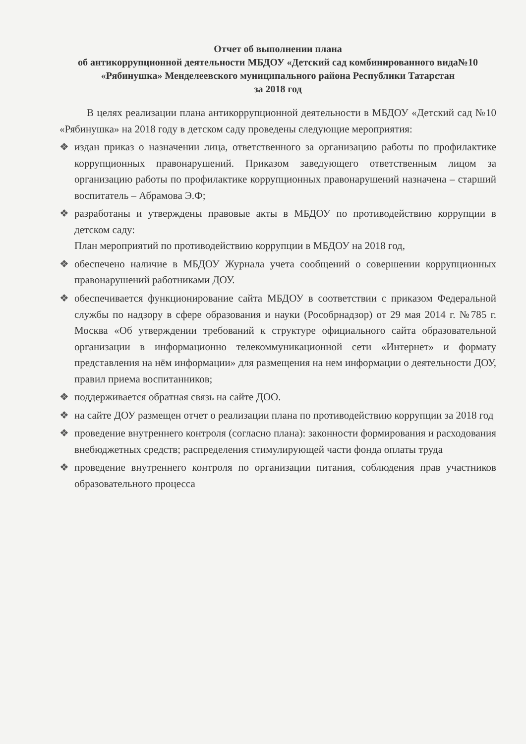Отчет об выполнении плана
об антикоррупционной деятельности МБДОУ «Детский сад комбинированного вида№10 «Рябинушка» Менделеевского муниципального района Республики Татарстан
за 2018 год
В целях реализации плана антикоррупционной деятельности в МБДОУ «Детский сад №10 «Рябинушка» на 2018 году в детском саду проведены следующие мероприятия:
❖ издан приказ о назначении лица, ответственного за организацию работы по профилактике коррупционных правонарушений. Приказом заведующего ответственным лицом за организацию работы по профилактике коррупционных правонарушений назначена – старший воспитатель – Абрамова Э.Ф;
❖ разработаны и утверждены правовые акты в МБДОУ по противодействию коррупции в детском саду:
План мероприятий по противодействию коррупции в МБДОУ на 2018 год,
❖ обеспечено наличие в МБДОУ Журнала учета сообщений о совершении коррупционных правонарушений работниками ДОУ.
❖ обеспечивается функционирование сайта МБДОУ в соответствии с приказом Федеральной службы по надзору в сфере образования и науки (Рособрнадзор) от 29 мая 2014 г. №785 г. Москва «Об утверждении требований к структуре официального сайта образовательной организации в информационно телекоммуникационной сети «Интернет» и формату представления на нём информации» для размещения на нем информации о деятельности ДОУ, правил приема воспитанников;
❖ поддерживается обратная связь на сайте ДОО.
❖ на сайте ДОУ размещен отчет о реализации плана по противодействию коррупции за 2018 год
❖ проведение внутреннего контроля (согласно плана): законности формирования и расходования внебюджетных средств; распределения стимулирующей части фонда оплаты труда
❖ проведение внутреннего контроля по организации питания, соблюдения прав участников образовательного процесса